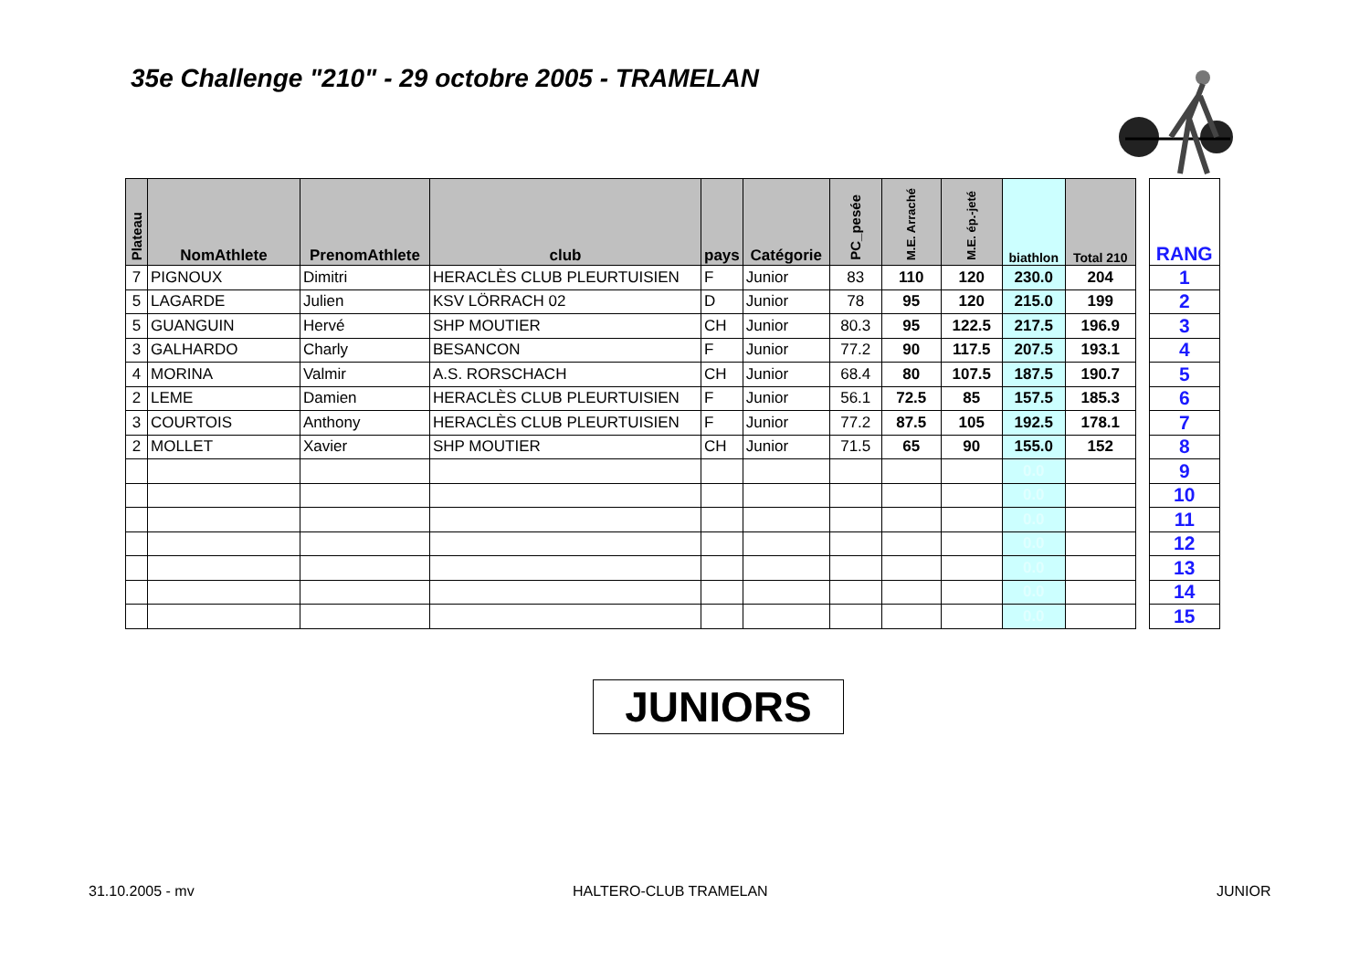35e Challenge "210" - 29 octobre 2005 - TRAMELAN
| Plateau | NomAthlete | PrenomAthlete | club | pays | Catégorie | PC_pesée | M.E. Arraché | M.E. ép.-jeté | biathlon | Total 210 |
| --- | --- | --- | --- | --- | --- | --- | --- | --- | --- | --- |
| 7 | PIGNOUX | Dimitri | HERACLÈS CLUB PLEURTUISIEN | F | Junior | 83 | 110 | 120 | 230.0 | 204 |
| 5 | LAGARDE | Julien | KSV LÖRRACH 02 | D | Junior | 78 | 95 | 120 | 215.0 | 199 |
| 5 | GUANGUIN | Hervé | SHP MOUTIER | CH | Junior | 80.3 | 95 | 122.5 | 217.5 | 196.9 |
| 3 | GALHARDO | Charly | BESANCON | F | Junior | 77.2 | 90 | 117.5 | 207.5 | 193.1 |
| 4 | MORINA | Valmir | A.S. RORSCHACH | CH | Junior | 68.4 | 80 | 107.5 | 187.5 | 190.7 |
| 2 | LEME | Damien | HERACLÈS CLUB PLEURTUISIEN | F | Junior | 56.1 | 72.5 | 85 | 157.5 | 185.3 |
| 3 | COURTOIS | Anthony | HERACLÈS CLUB PLEURTUISIEN | F | Junior | 77.2 | 87.5 | 105 | 192.5 | 178.1 |
| 2 | MOLLET | Xavier | SHP MOUTIER | CH | Junior | 71.5 | 65 | 90 | 155.0 | 152 |
| | | | | | | | | | 0.0 | |
| | | | | | | | | | 0.0 | |
| | | | | | | | | | 0.0 | |
| | | | | | | | | | 0.0 | |
| | | | | | | | | | 0.0 | |
| | | | | | | | | | 0.0 | |
| | | | | | | | | | 0.0 | |
| RANG |
| --- |
| 1 |
| 2 |
| 3 |
| 4 |
| 5 |
| 6 |
| 7 |
| 8 |
| 9 |
| 10 |
| 11 |
| 12 |
| 13 |
| 14 |
| 15 |
JUNIORS
31.10.2005 - mv HALTERO-CLUB TRAMELAN JUNIOR